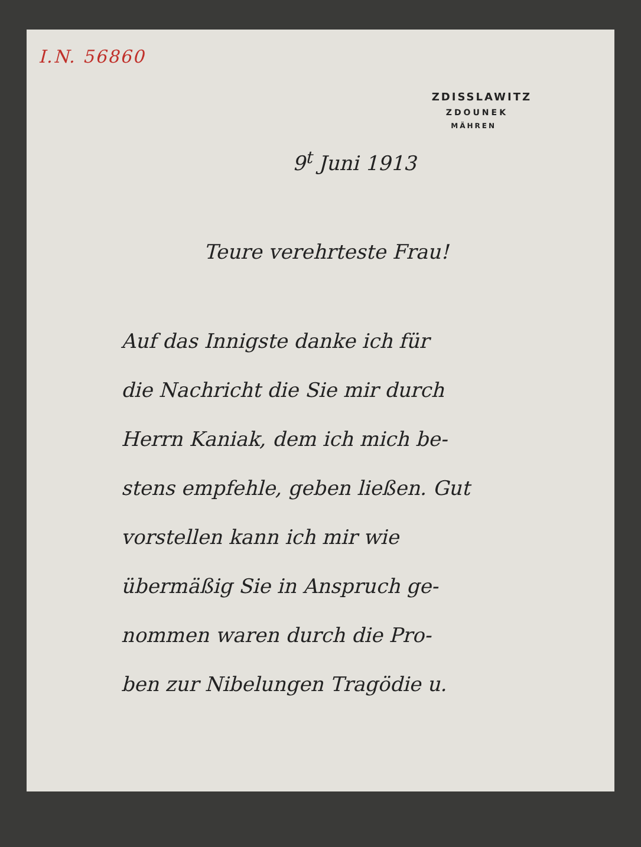I.N. 56860
ZDISSLAWITZ
ZDOUNEK
MÄHREN
9<sup>t</sup> Juni 1913
Teure verehrteste Frau!
Auf das Innigste danke ich für
die Nachricht die Sie mir durch
Herrn Kaniak, dem ich mich be-
stens empfehle, geben ließen. Gut
vorstellen kann ich mir wie
übermäßig Sie in Anspruch ge-
nommen waren durch die Pro-
ben zur Nibelungen Tragödie u.